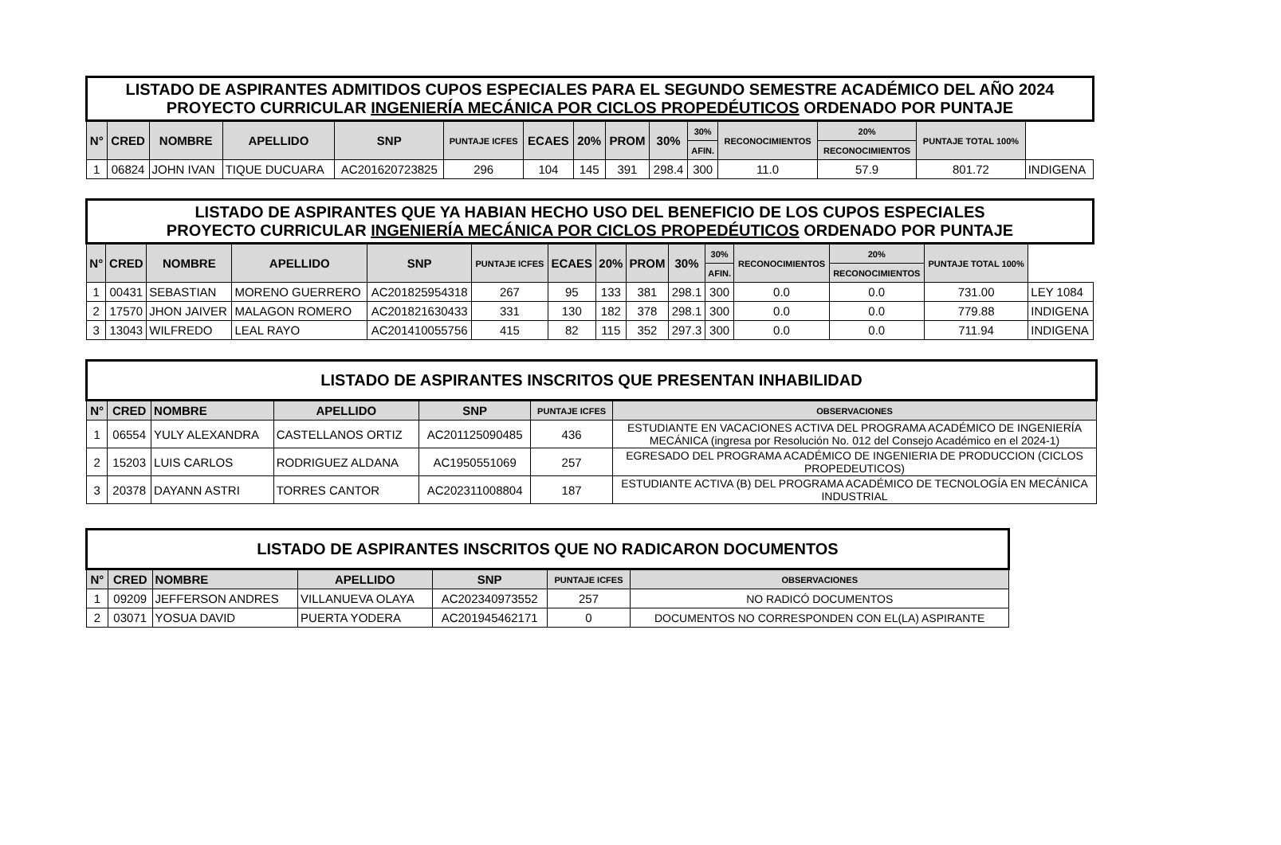| LISTADO DE ASPIRANTES ADMITIDOS CUPOS ESPECIALES PARA EL SEGUNDO SEMESTRE ACADÉMICO DEL AÑO 2024 PROYECTO CURRICULAR INGENIERÍA MECÁNICA POR CICLOS PROPEDÉUTICOS ORDENADO POR PUNTAJE | | | | | | | | | | | | | | |
| N° | CRED | NOMBRE | APELLIDO | SNP | PUNTAJE ICFES | ECAES | 20% | PROM | 30% | 30% | RECONOCIMIENTOS | 20% | PUNTAJE TOTAL 100% | |
| | | | | | | | | | | AFIN. | | RECONOCIMIENTOS | | |
| 1 | 06824 | JOHN IVAN | TIQUE DUCUARA | AC201620723825 | 296 | 104 | 145 | 391 | 298.4 | 300 | 11.0 | 57.9 | 801.72 | INDIGENA |
| LISTADO DE ASPIRANTES QUE YA HABIAN HECHO USO DEL BENEFICIO DE LOS CUPOS ESPECIALES PROYECTO CURRICULAR INGENIERÍA MECÁNICA POR CICLOS PROPEDÉUTICOS ORDENADO POR PUNTAJE | | | | | | | | | | | | | | |
| N° | CRED | NOMBRE | APELLIDO | SNP | PUNTAJE ICFES | ECAES | 20% | PROM | 30% | 30% | RECONOCIMIENTOS | 20% | PUNTAJE TOTAL 100% | |
| | | | | | | | | | | AFIN. | | RECONOCIMIENTOS | | |
| 1 | 00431 | SEBASTIAN | MORENO GUERRERO | AC201825954318 | 267 | 95 | 133 | 381 | 298.1 | 300 | 0.0 | 0.0 | 731.00 | LEY 1084 |
| 2 | 17570 | JHON JAIVER | MALAGON ROMERO | AC201821630433 | 331 | 130 | 182 | 378 | 298.1 | 300 | 0.0 | 0.0 | 779.88 | INDIGENA |
| 3 | 13043 | WILFREDO | LEAL RAYO | AC201410055756 | 415 | 82 | 115 | 352 | 297.3 | 300 | 0.0 | 0.0 | 711.94 | INDIGENA |
| LISTADO DE ASPIRANTES INSCRITOS QUE PRESENTAN INHABILIDAD | | | | | | |
| N° | CRED | NOMBRE | APELLIDO | SNP | PUNTAJE ICFES | OBSERVACIONES |
| 1 | 06554 | YULY ALEXANDRA | CASTELLANOS ORTIZ | AC201125090485 | 436 | ESTUDIANTE EN VACACIONES ACTIVA DEL PROGRAMA ACADÉMICO DE INGENIERÍA MECÁNICA (ingresa por Resolución No. 012 del Consejo Académico en el 2024-1) |
| 2 | 15203 | LUIS CARLOS | RODRIGUEZ ALDANA | AC1950551069 | 257 | EGRESADO DEL PROGRAMA ACADÉMICO DE INGENIERIA DE PRODUCCION (CICLOS PROPEDEUTICOS) |
| 3 | 20378 | DAYANN ASTRI | TORRES CANTOR | AC202311008804 | 187 | ESTUDIANTE ACTIVA (B) DEL PROGRAMA ACADÉMICO DE TECNOLOGÍA EN MECÁNICA INDUSTRIAL |
| LISTADO DE ASPIRANTES INSCRITOS QUE NO RADICARON DOCUMENTOS | | | | | | |
| N° | CRED | NOMBRE | APELLIDO | SNP | PUNTAJE ICFES | OBSERVACIONES |
| 1 | 09209 | JEFFERSON ANDRES | VILLANUEVA OLAYA | AC202340973552 | 257 | NO RADICÓ DOCUMENTOS |
| 2 | 03071 | YOSUA DAVID | PUERTA YODERA | AC201945462171 | 0 | DOCUMENTOS NO CORRESPONDEN CON EL(LA) ASPIRANTE |